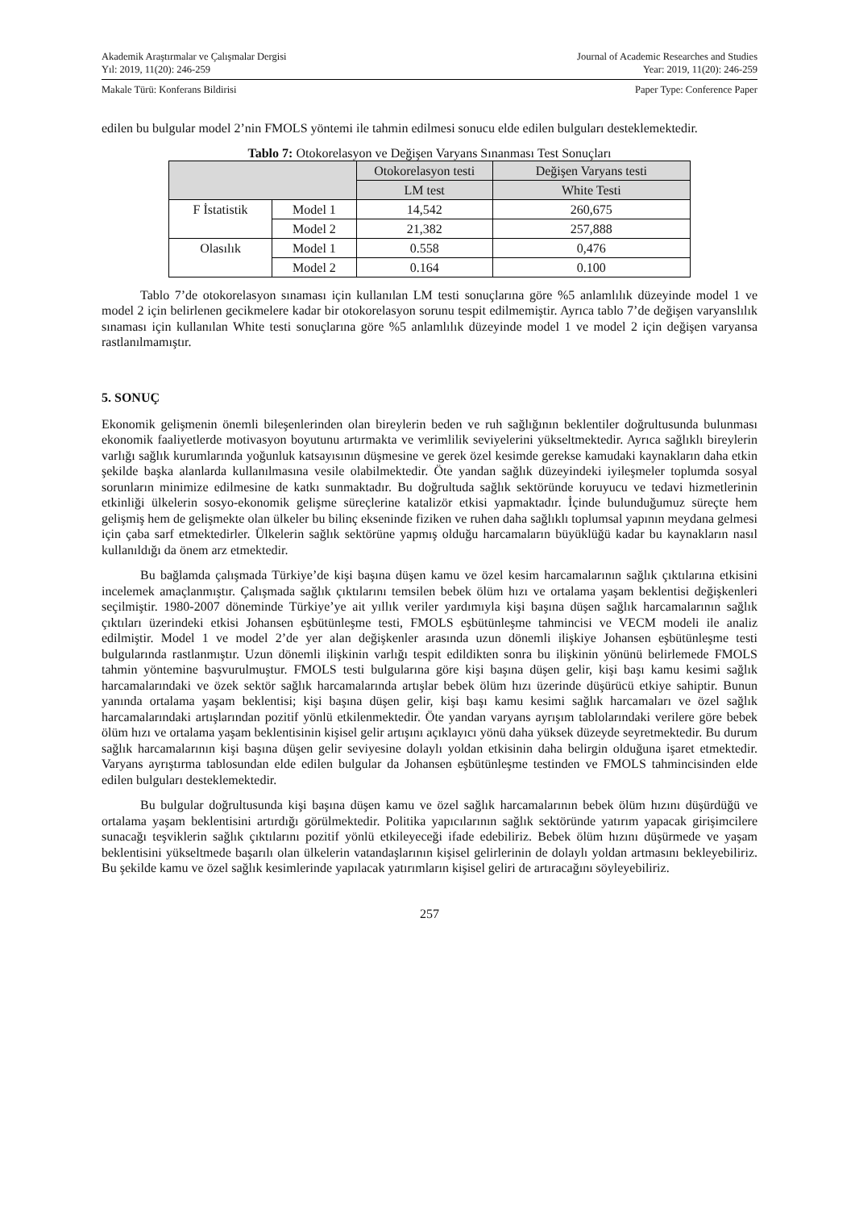Akademik Araştırmalar ve Çalışmalar Dergisi
Yıl: 2019, 11(20): 246-259
Journal of Academic Researches and Studies
Year: 2019, 11(20): 246-259
Makale Türü: Konferans Bildirisi
Paper Type: Conference Paper
edilen bu bulgular model 2’nin FMOLS yöntemi ile tahmin edilmesi sonucu elde edilen bulguları desteklemektedir.
Tablo 7: Otokorelasyon ve Değişen Varyans Sınanması Test Sonuçları
| | | Otokorelasyon testi | Değişen Varyans testi |
| --- | --- | --- | --- |
| | | LM test | White Testi |
| F İstatistik | Model 1 | 14,542 | 260,675 |
| | Model 2 | 21,382 | 257,888 |
| Olasılık | Model 1 | 0.558 | 0,476 |
| | Model 2 | 0.164 | 0.100 |
Tablo 7’de otokorelasyon sınaması için kullanılan LM testi sonuçlarına göre %5 anlamlılık düzeyinde model 1 ve model 2 için belirlenen gecikmelere kadar bir otokorelasyon sorunu tespit edilmemiştir. Ayrıca tablo 7’de değişen varyanslılık sınaması için kullanılan White testi sonuçlarına göre %5 anlamlılık düzeyinde model 1 ve model 2 için değişen varyansa rastlanılmamıştır.
5. SONUÇ
Ekonomik gelişmenin önemli bileşenlerinden olan bireylerin beden ve ruh sağlığının beklentiler doğrultusunda bulunması ekonomik faaliyetlerde motivasyon boyutunu artırmakta ve verimlilik seviyelerini yükseltmektedir. Ayrıca sağlıklı bireylerin varlığı sağlık kurumlarında yoğunluk katsayısının düşmesine ve gerek özel kesimde gerekse kamudaki kaynakların daha etkin şekilde başka alanlarda kullanılmasına vesile olabilmektedir. Öte yandan sağlık düzeyindeki iyileşmeler toplumda sosyal sorunların minimize edilmesine de katkı sunmaktadır. Bu doğrultuda sağlık sektöründe koruyucu ve tedavi hizmetlerinin etkinliği ülkelerin sosyo-ekonomik gelişme süreçlerine katalizör etkisi yapmaktadır. İçinde bulunduğumuz süreçte hem gelişmiş hem de gelişmekte olan ülkeler bu bilinç ekseninde fiziken ve ruhen daha sağlıklı toplumsal yapının meydana gelmesi için çaba sarf etmektedirler. Ülkelerin sağlık sektörüne yapmış olduğu harcamaların büyüklüğü kadar bu kaynakların nasıl kullanıldığı da önem arz etmektedir.
Bu bağlamda çalışmada Türkiye’de kişi başına düşen kamu ve özel kesim harcamalarının sağlık çıktılarına etkisini incelemek amaçlanmıştır. Çalışmada sağlık çıktılarını temsilen bebek ölüm hızı ve ortalama yaşam beklentisi değişkenleri seçilmiştir. 1980-2007 döneminde Türkiye’ye ait yıllık veriler yardımıyla kişi başına düşen sağlık harcamalarının sağlık çıktıları üzerindeki etkisi Johansen eşbütünleşme testi, FMOLS eşbütünleşme tahmincisi ve VECM modeli ile analiz edilmiştir. Model 1 ve model 2’de yer alan değişkenler arasında uzun dönemli ilişkiye Johansen eşbütünleşme testi bulgularında rastlanmıştır. Uzun dönemli ilişkinin varlığı tespit edildikten sonra bu ilişkinin yönünü belirlemede FMOLS tahmin yöntemine başvurulmuştur. FMOLS testi bulgularına göre kişi başına düşen gelir, kişi başı kamu kesimi sağlık harcamalarındaki ve özek sektör sağlık harcamalarında artışlar bebek ölüm hızı üzerinde düşürücü etkiye sahiptir. Bunun yanında ortalama yaşam beklentisi; kişi başına düşen gelir, kişi başı kamu kesimi sağlık harcamaları ve özel sağlık harcamalarındaki artışlarından pozitif yönlü etkilenmektedir. Öte yandan varyans ayrışım tablolarındaki verilere göre bebek ölüm hızı ve ortalama yaşam beklentisinin kişisel gelir artışını açıklayıcı yönü daha yüksek düzeyde seyretmektedir. Bu durum sağlık harcamalarının kişi başına düşen gelir seviyesine dolaylı yoldan etkisinin daha belirgin olduğuna işaret etmektedir. Varyans ayrıştırma tablosundan elde edilen bulgular da Johansen eşbütünleşme testinden ve FMOLS tahmincisinden elde edilen bulguları desteklemektedir.
Bu bulgular doğrultusunda kişi başına düşen kamu ve özel sağlık harcamalarının bebek ölüm hızını düşürdüğü ve ortalama yaşam beklentisini artırdığı görülmektedir. Politika yapıcılarının sağlık sektöründe yatırım yapacak girişimcilere sunacağı teşviklerin sağlık çıktılarını pozitif yönlü etkileyeceği ifade edebiliriz. Bebek ölüm hızını düşürmede ve yaşam beklentisini yükseltmede başarılı olan ülkelerin vatandaşlarının kişisel gelirlerinin de dolaylı yoldan artmasını bekleyebiliriz. Bu şekilde kamu ve özel sağlık kesimlerinde yapılacak yatırımların kişisel geliri de artıracağını söyleyebiliriz.
257